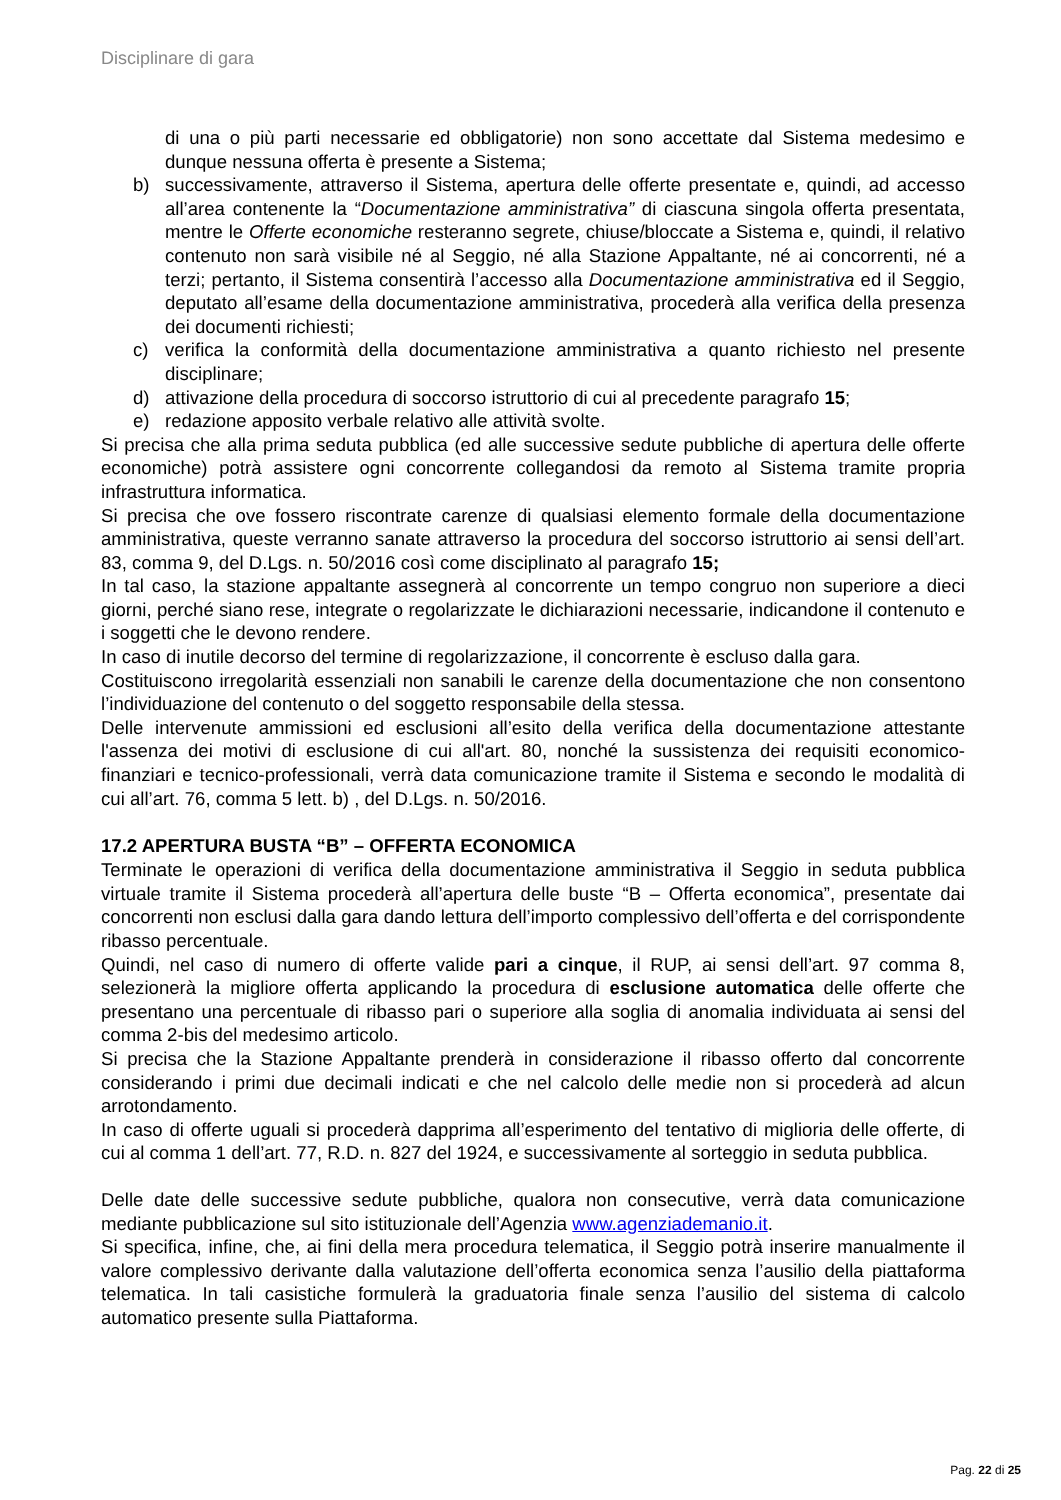Disciplinare di gara
di una o più parti necessarie ed obbligatorie) non sono accettate dal Sistema medesimo e dunque nessuna offerta è presente a Sistema;
b) successivamente, attraverso il Sistema, apertura delle offerte presentate e, quindi, ad accesso all’area contenente la “Documentazione amministrativa” di ciascuna singola offerta presentata, mentre le Offerte economiche resteranno segrete, chiuse/bloccate a Sistema e, quindi, il relativo contenuto non sarà visibile né al Seggio, né alla Stazione Appaltante, né ai concorrenti, né a terzi; pertanto, il Sistema consentirà l’accesso alla Documentazione amministrativa ed il Seggio, deputato all’esame della documentazione amministrativa, procederà alla verifica della presenza dei documenti richiesti;
c) verifica la conformità della documentazione amministrativa a quanto richiesto nel presente disciplinare;
d) attivazione della procedura di soccorso istruttorio di cui al precedente paragrafo 15;
e) redazione apposito verbale relativo alle attività svolte.
Si precisa che alla prima seduta pubblica (ed alle successive sedute pubbliche di apertura delle offerte economiche) potrà assistere ogni concorrente collegandosi da remoto al Sistema tramite propria infrastruttura informatica.
Si precisa che ove fossero riscontrate carenze di qualsiasi elemento formale della documentazione amministrativa, queste verranno sanate attraverso la procedura del soccorso istruttorio ai sensi dell’art. 83, comma 9, del D.Lgs. n. 50/2016 così come disciplinato al paragrafo 15;
In tal caso, la stazione appaltante assegnerà al concorrente un tempo congruo non superiore a dieci giorni, perché siano rese, integrate o regolarizzate le dichiarazioni necessarie, indicandone il contenuto e i soggetti che le devono rendere.
In caso di inutile decorso del termine di regolarizzazione, il concorrente è escluso dalla gara.
Costituiscono irregolarità essenziali non sanabili le carenze della documentazione che non consentono l’individuazione del contenuto o del soggetto responsabile della stessa.
Delle intervenute ammissioni ed esclusioni all’esito della verifica della documentazione attestante l'assenza dei motivi di esclusione di cui all'art. 80, nonché la sussistenza dei requisiti economico-finanziari e tecnico-professionali, verrà data comunicazione tramite il Sistema e secondo le modalità di cui all’art. 76, comma 5 lett. b) , del D.Lgs. n. 50/2016.
17.2 APERTURA BUSTA “B” – OFFERTA ECONOMICA
Terminate le operazioni di verifica della documentazione amministrativa il Seggio in seduta pubblica virtuale tramite il Sistema procederà all’apertura delle buste “B – Offerta economica”, presentate dai concorrenti non esclusi dalla gara dando lettura dell’importo complessivo dell’offerta e del corrispondente ribasso percentuale.
Quindi, nel caso di numero di offerte valide pari a cinque, il RUP, ai sensi dell’art. 97 comma 8, selezionerà la migliore offerta applicando la procedura di esclusione automatica delle offerte che presentano una percentuale di ribasso pari o superiore alla soglia di anomalia individuata ai sensi del comma 2-bis del medesimo articolo.
Si precisa che la Stazione Appaltante prenderà in considerazione il ribasso offerto dal concorrente considerando i primi due decimali indicati e che nel calcolo delle medie non si procederà ad alcun arrotondamento.
In caso di offerte uguali si procederà dapprima all’esperimento del tentativo di miglioria delle offerte, di cui al comma 1 dell’art. 77, R.D. n. 827 del 1924, e successivamente al sorteggio in seduta pubblica.
Delle date delle successive sedute pubbliche, qualora non consecutive, verrà data comunicazione mediante pubblicazione sul sito istituzionale dell’Agenzia www.agenziademanio.it.
Si specifica, infine, che, ai fini della mera procedura telematica, il Seggio potrà inserire manualmente il valore complessivo derivante dalla valutazione dell’offerta economica senza l’ausilio della piattaforma telematica. In tali casistiche formulerà la graduatoria finale senza l’ausilio del sistema di calcolo automatico presente sulla Piattaforma.
Pag. 22 di 25